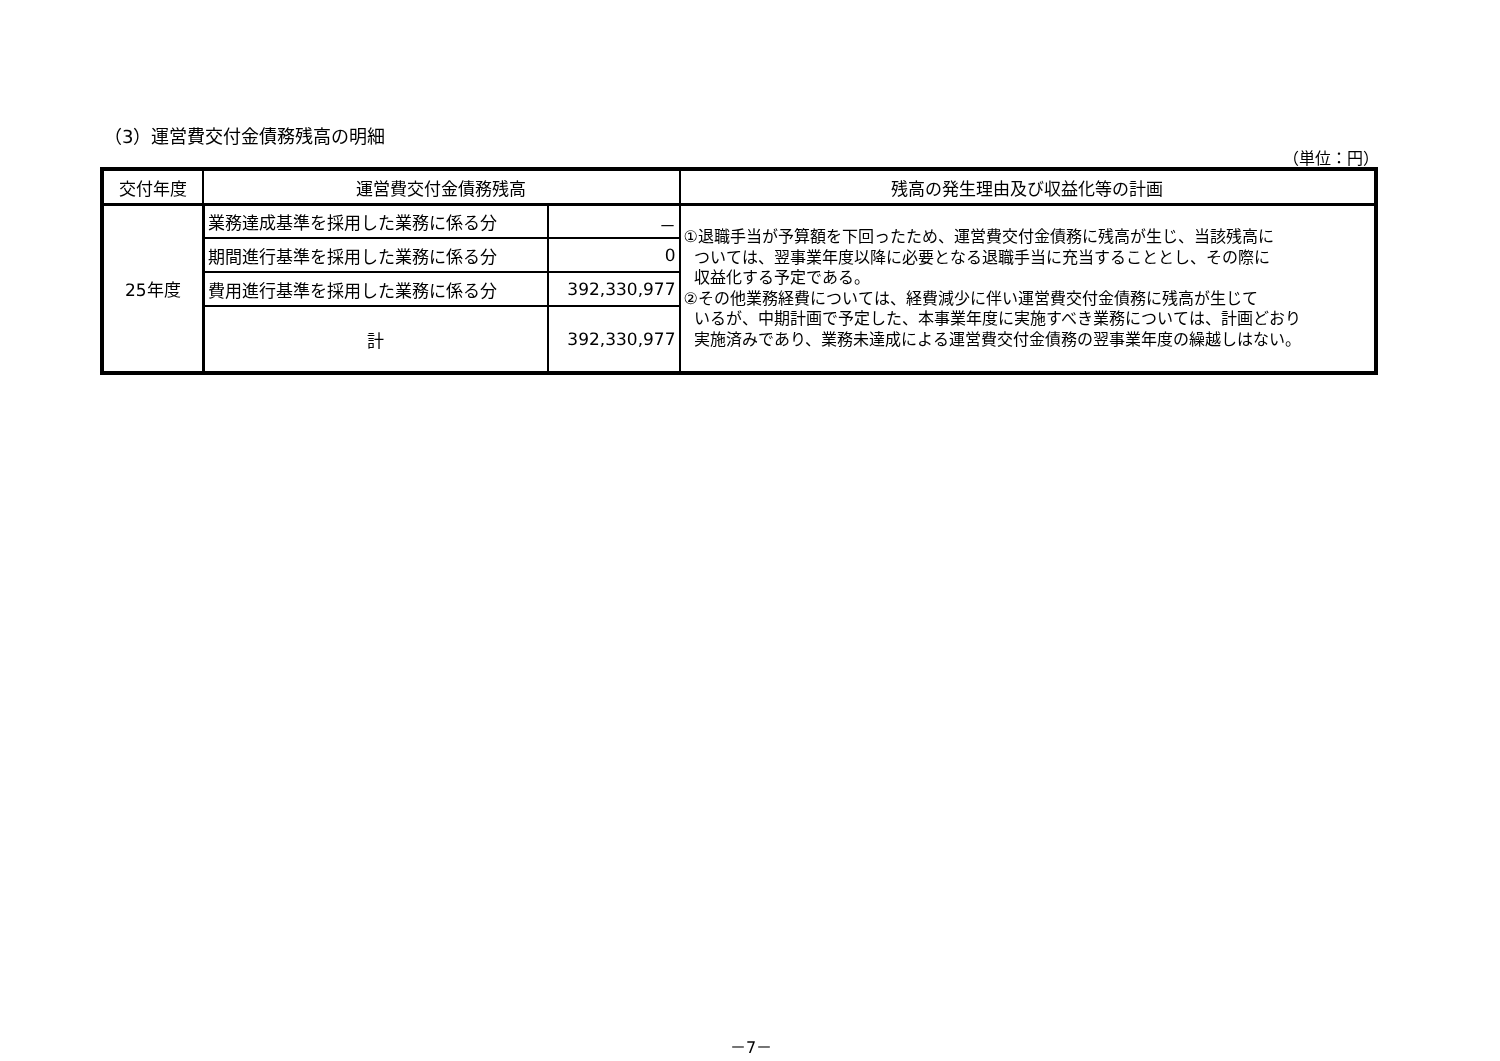（3）運営費交付金債務残高の明細
（単位：円）
| 交付年度 | 運営費交付金債務残高 | | 残高の発生理由及び収益化等の計画 |
| --- | --- | --- | --- |
| 25年度 | 業務達成基準を採用した業務に係る分 | － | ①退職手当が予算額を下回ったため、運営費交付金債務に残高が生じ、当該残高に ついては、翌事業年度以降に必要となる退職手当に充当することとし、その際に 収益化する予定である。 ②その他業務経費については、経費減少に伴い運営費交付金債務に残高が生じて いるが、中期計画で予定した、本事業年度に実施すべき業務については、計画どおり 実施済みであり、業務未達成による運営費交付金債務の翌事業年度の繰越しはない。 |
| | 期間進行基準を採用した業務に係る分 | 0 | |
| | 費用進行基準を採用した業務に係る分 | 392,330,977 | |
| | 計 | 392,330,977 | |
－7－